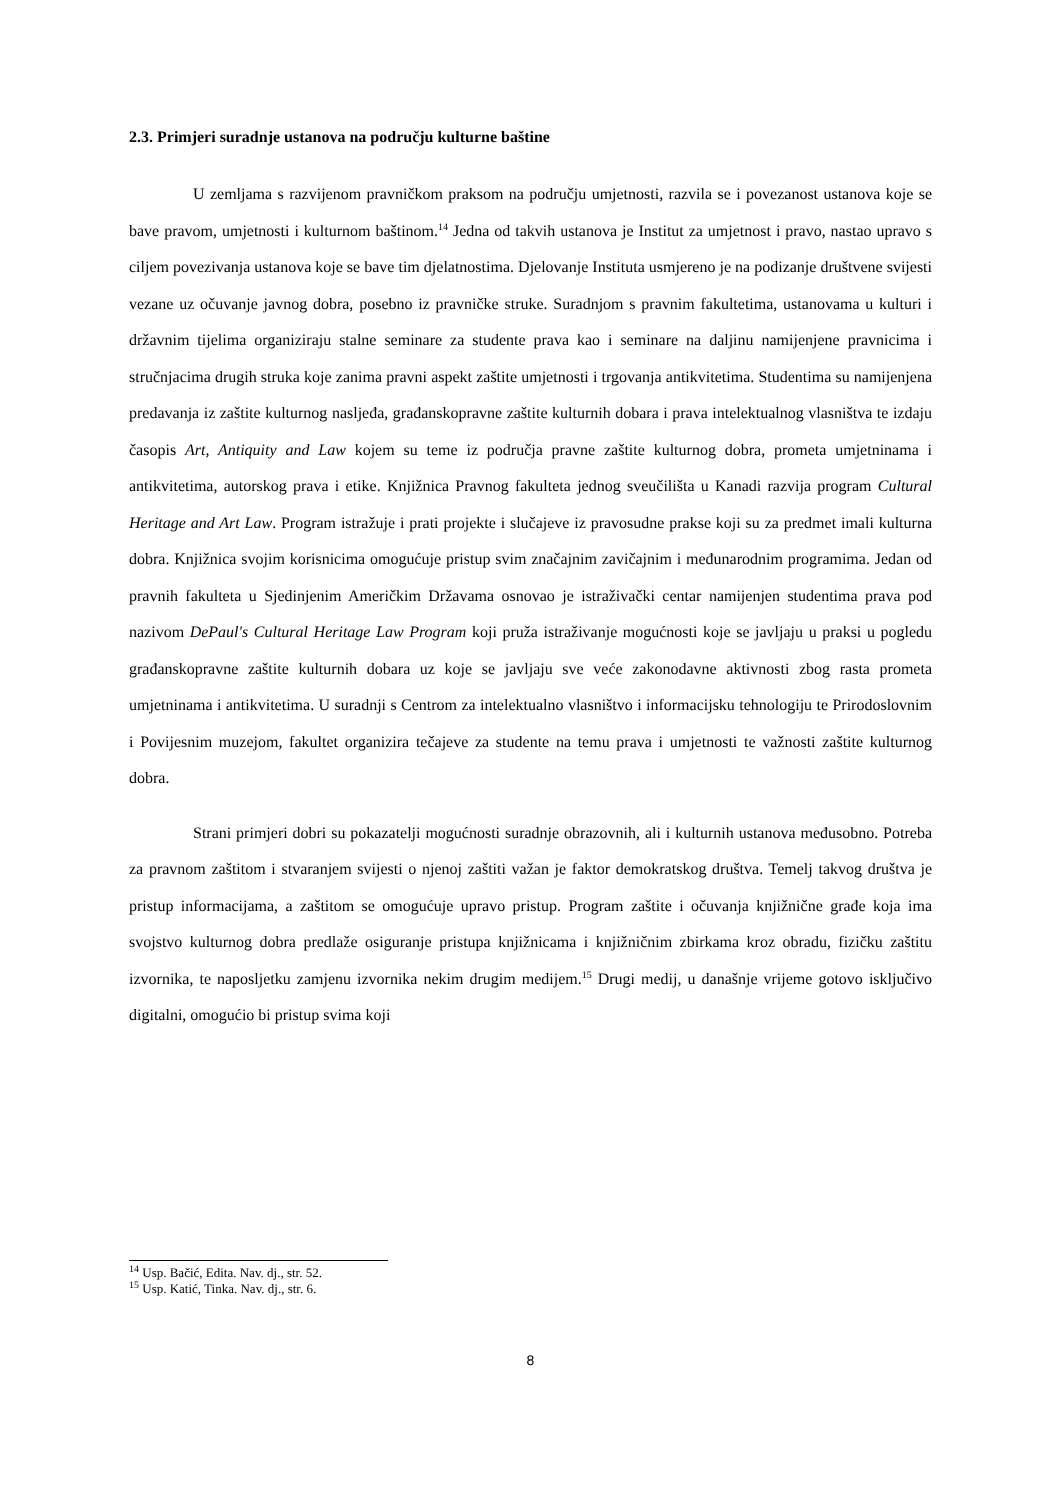2.3. Primjeri suradnje ustanova na području kulturne baštine
U zemljama s razvijenom pravničkom praksom na području umjetnosti, razvila se i povezanost ustanova koje se bave pravom, umjetnosti i kulturnom baštinom.<sup>14</sup> Jedna od takvih ustanova je Institut za umjetnost i pravo, nastao upravo s ciljem povezivanja ustanova koje se bave tim djelatnostima. Djelovanje Instituta usmjereno je na podizanje društvene svijesti vezane uz očuvanje javnog dobra, posebno iz pravničke struke. Suradnjom s pravnim fakultetima, ustanovama u kulturi i državnim tijelima organiziraju stalne seminare za studente prava kao i seminare na daljinu namijenjene pravnicima i stručnjacima drugih struka koje zanima pravni aspekt zaštite umjetnosti i trgovanja antikvitetima. Studentima su namijenjena predavanja iz zaštite kulturnog nasljeđa, građanskopravne zaštite kulturnih dobara i prava intelektualnog vlasništva te izdaju časopis Art, Antiquity and Law kojem su teme iz područja pravne zaštite kulturnog dobra, prometa umjetninama i antikvitetima, autorskog prava i etike. Knjižnica Pravnog fakulteta jednog sveučilišta u Kanadi razvija program Cultural Heritage and Art Law. Program istražuje i prati projekte i slučajeve iz pravosudne prakse koji su za predmet imali kulturna dobra. Knjižnica svojim korisnicima omogućuje pristup svim značajnim zavičajnim i međunarodnim programima. Jedan od pravnih fakulteta u Sjedinjenim Američkim Državama osnovao je istraživački centar namijenjen studentima prava pod nazivom DePaul's Cultural Heritage Law Program koji pruža istraživanje mogućnosti koje se javljaju u praksi u pogledu građanskopravne zaštite kulturnih dobara uz koje se javljaju sve veće zakonodavne aktivnosti zbog rasta prometa umjetninama i antikvitetima. U suradnji s Centrom za intelektualno vlasništvo i informacijsku tehnologiju te Prirodoslovnim i Povijesnim muzejom, fakultet organizira tečajeve za studente na temu prava i umjetnosti te važnosti zaštite kulturnog dobra.
Strani primjeri dobri su pokazatelji mogućnosti suradnje obrazovnih, ali i kulturnih ustanova međusobno. Potreba za pravnom zaštitom i stvaranjem svijesti o njenoj zaštiti važan je faktor demokratskog društva. Temelj takvog društva je pristup informacijama, a zaštitom se omogućuje upravo pristup. Program zaštite i očuvanja knjižnične građe koja ima svojstvo kulturnog dobra predlaže osiguranje pristupa knjižnicama i knjižničnim zbirkama kroz obradu, fizičku zaštitu izvornika, te naposljetku zamjenu izvornika nekim drugim medijem.<sup>15</sup> Drugi medij, u današnje vrijeme gotovo isključivo digitalni, omogućio bi pristup svima koji
<sup>14</sup> Usp. Bačić, Edita. Nav. dj., str. 52.
<sup>15</sup> Usp. Katić, Tinka. Nav. dj., str. 6.
8